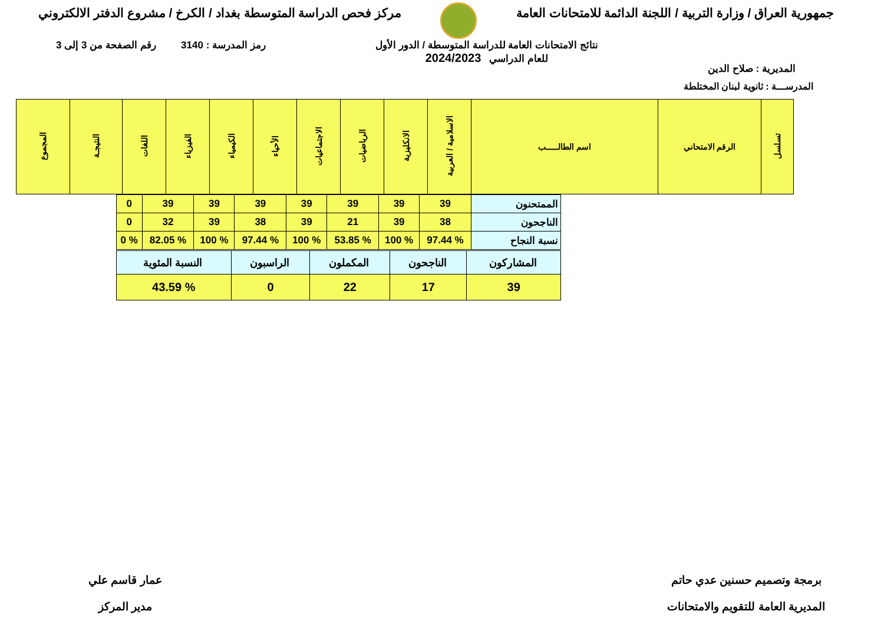جمهورية العراق / وزارة التربية / اللجنة الدائمة للامتحانات العامة
مركز فحص الدراسة المتوسطة بغداد / الكرخ / مشروع الدفتر الالكتروني
المديرية : صلاح الدين
نتائج الامتحانات العامة للدراسة المتوسطة / الدور الأول
للعام الدراسي 2024/2023
رمز المدرسة : 3140 رقم الصفحة من 3 إلى 3
المدرســـة : ثانوية لبنان المختلطة
| تسلسل | الرقم الامتحاني | اسم الطالـــــب | الاسلامية / العربية | الانكليزية | الرياضيات | الاجتماعيات | الأحياء | الكيمياء | الفيزياء | اللغات | النتيجـة | المجموع |
| --- | --- | --- | --- | --- | --- | --- | --- | --- | --- | --- | --- | --- |
| الممتحنون | 39 | 39 | 39 | 39 | 39 | 39 | 39 | 0 |
| الناجحون | 38 | 39 | 21 | 39 | 38 | 39 | 32 | 0 |
| نسبة النجاح | % 97.44 | % 100 | % 53.85 | % 100 | % 97.44 | % 100 | % 82.05 | % 0 |
| المشاركون | الناجحون | المكملون | الراسبون | النسبة المئوية |
| 39 | 17 | 22 | 0 | % 43.59 |
برمجة وتصميم حسنين عدي حاتم
المديرية العامة للتقويم والامتحانات
عمار قاسم علي
مدير المركز